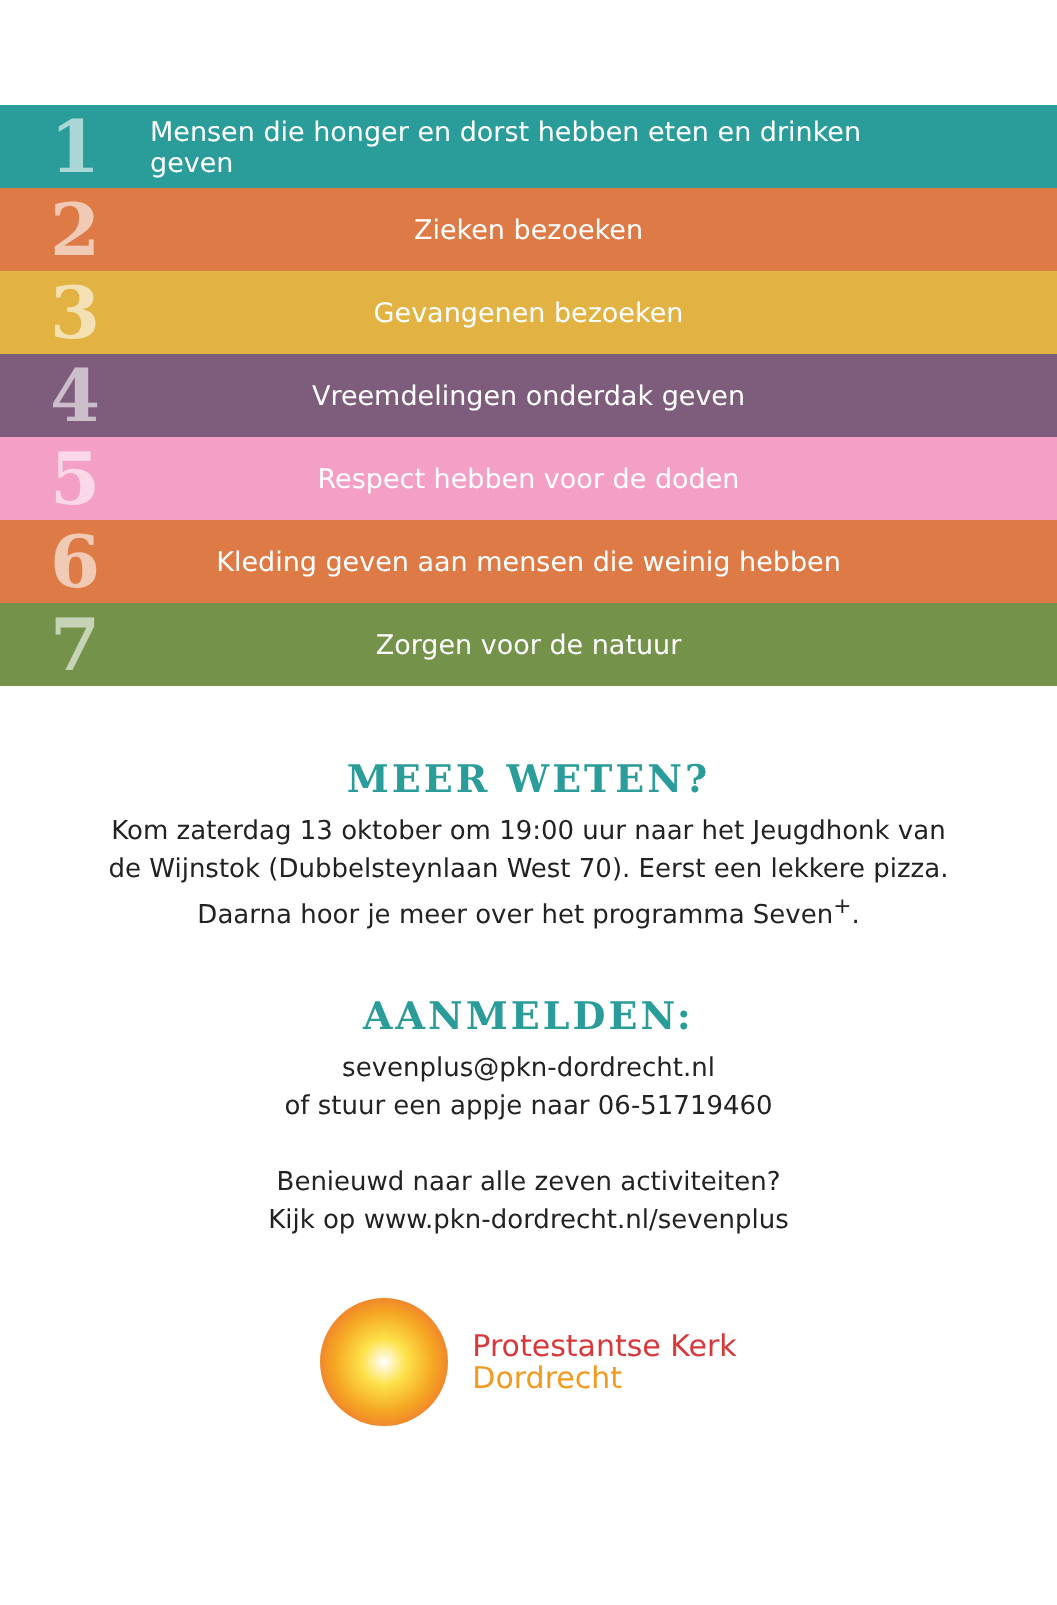1
Mensen die honger en dorst hebben eten en drinken geven
2
Zieken bezoeken
3
Gevangenen bezoeken
4
Vreemdelingen onderdak geven
5
Respect hebben voor de doden
6
Kleding geven aan mensen die weinig hebben
7
Zorgen voor de natuur
MEER WETEN?
Kom zaterdag 13 oktober om 19:00 uur naar het Jeugdhonk van
de Wijnstok (Dubbelsteynlaan West 70). Eerst een lekkere pizza.
Daarna hoor je meer over het programma Seven<sup>+</sup>.
AANMELDEN:
sevenplus@pkn-dordrecht.nl
of stuur een appje naar 06-51719460
Benieuwd naar alle zeven activiteiten?
Kijk op www.pkn-dordrecht.nl/sevenplus
Protestantse Kerk
Dordrecht